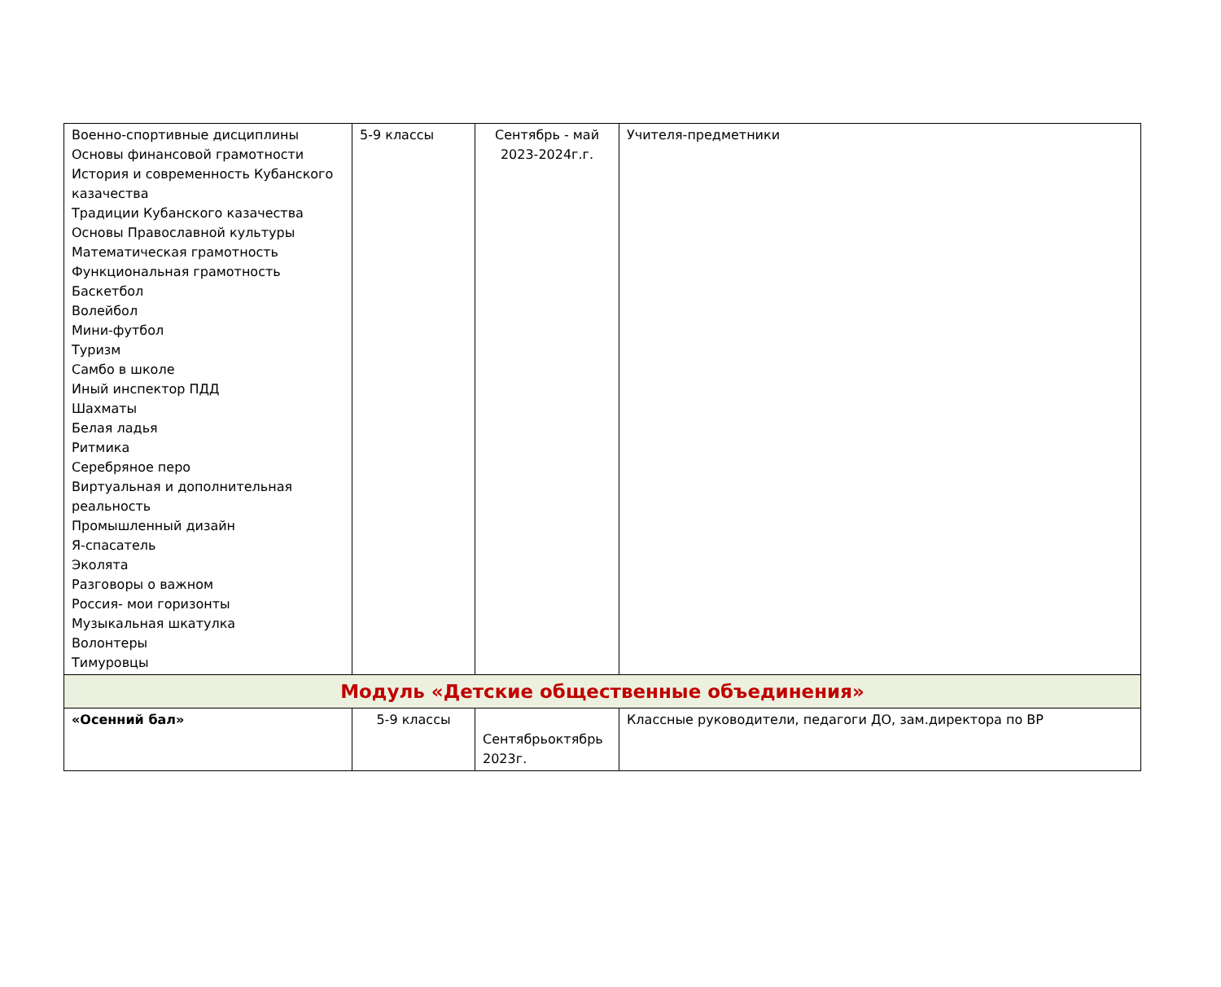| Военно-спортивные дисциплины Основы финансовой грамотности История и современность Кубанского казачества Традиции Кубанского казачества Основы Православной культуры Математическая грамотность Функциональная грамотность Баскетбол Волейбол Мини-футбол Туризм Самбо в школе Иный инспектор ПДД Шахматы Белая ладья Ритмика Серебряное перо Виртуальная и дополнительная реальность Промышленный дизайн Я-спасатель Эколята Разговоры о важном Россия- мои горизонты Музыкальная шкатулка Волонтеры Тимуровцы | 5-9 классы | Сентябрь - май 2023-2024г.г. | Учителя-предметники |
| Модуль «Детские общественные объединения» | | | |
| «Осенний бал» | 5-9 классы | Сентябрьоктябрь 2023г. | Классные руководители, педагоги ДО, зам.директора по ВР |